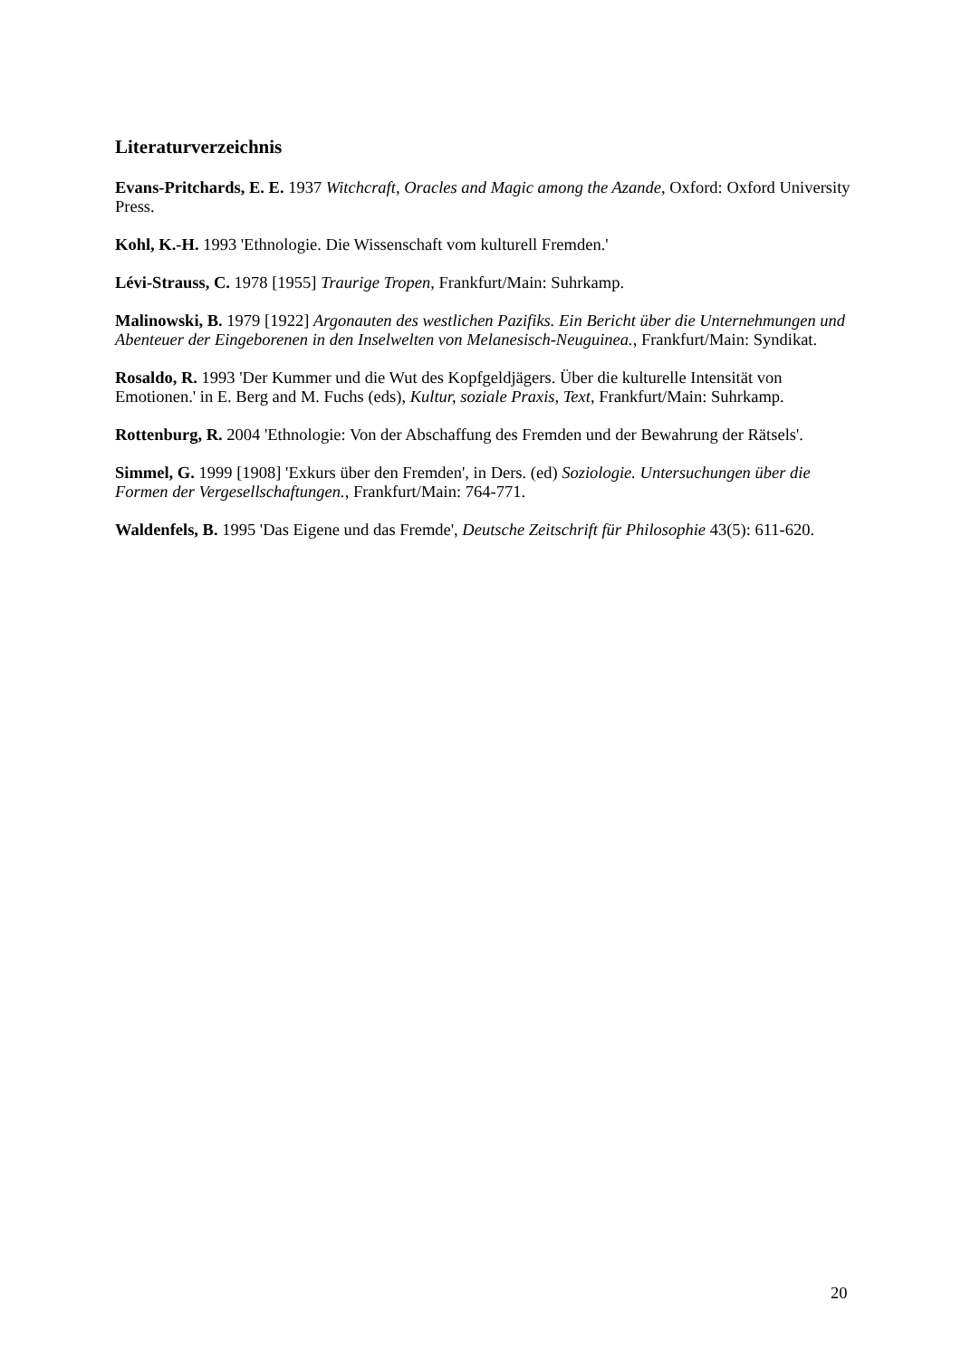Literaturverzeichnis
Evans-Pritchards, E. E. 1937 Witchcraft, Oracles and Magic among the Azande, Oxford: Oxford University Press.
Kohl, K.-H. 1993 'Ethnologie. Die Wissenschaft vom kulturell Fremden.'
Lévi-Strauss, C. 1978 [1955] Traurige Tropen, Frankfurt/Main: Suhrkamp.
Malinowski, B. 1979 [1922] Argonauten des westlichen Pazifiks. Ein Bericht über die Unternehmungen und Abenteuer der Eingeborenen in den Inselwelten von Melanesisch-Neuguinea., Frankfurt/Main: Syndikat.
Rosaldo, R. 1993 'Der Kummer und die Wut des Kopfgeldjägers. Über die kulturelle Intensität von Emotionen.' in E. Berg and M. Fuchs (eds), Kultur, soziale Praxis, Text, Frankfurt/Main: Suhrkamp.
Rottenburg, R. 2004 'Ethnologie: Von der Abschaffung des Fremden und der Bewahrung der Rätsels'.
Simmel, G. 1999 [1908] 'Exkurs über den Fremden', in Ders. (ed) Soziologie. Untersuchungen über die Formen der Vergesellschaftungen., Frankfurt/Main: 764-771.
Waldenfels, B. 1995 'Das Eigene und das Fremde', Deutsche Zeitschrift für Philosophie 43(5): 611-620.
20